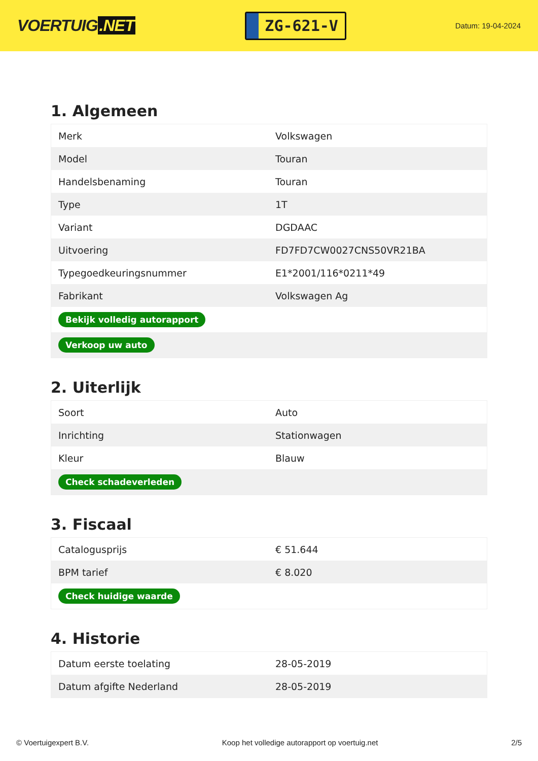VOERTUIG.NET
ZG-621-V
Datum: 19-04-2024
1. Algemeen
| Merk | Volkswagen |
| Model | Touran |
| Handelsbenaming | Touran |
| Type | 1T |
| Variant | DGDAAC |
| Uitvoering | FD7FD7CW0027CNS50VR21BA |
| Typegoedkeuringsnummer | E1*2001/116*0211*49 |
| Fabrikant | Volkswagen Ag |
| Bekijk volledig autorapport | |
| Verkoop uw auto | |
2. Uiterlijk
| Soort | Auto |
| Inrichting | Stationwagen |
| Kleur | Blauw |
| Check schadeverleden | |
3. Fiscaal
| Catalogusprijs | € 51.644 |
| BPM tarief | € 8.020 |
| Check huidige waarde | |
4. Historie
| Datum eerste toelating | 28-05-2019 |
| Datum afgifte Nederland | 28-05-2019 |
© Voertuigexpert B.V. Koop het volledige autorapport op voertuig.net 2/5